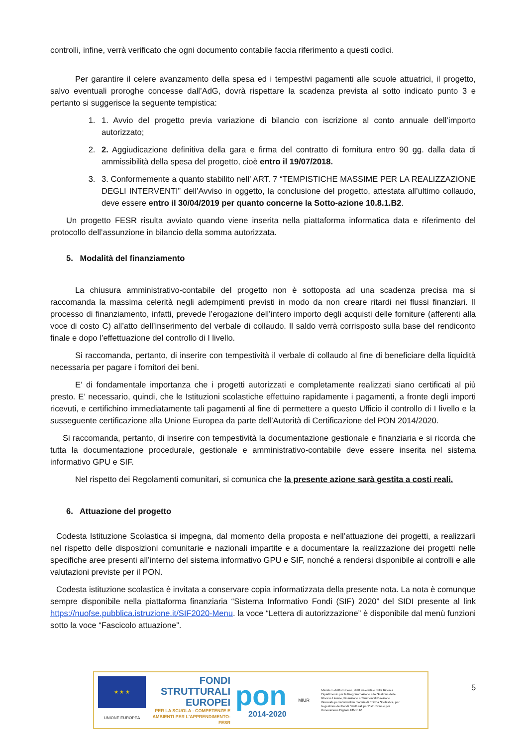controlli, infine, verrà verificato che ogni documento contabile faccia riferimento a questi codici.
Per garantire il celere avanzamento della spesa ed i tempestivi pagamenti alle scuole attuatrici, il progetto, salvo eventuali proroghe concesse dall’AdG, dovrà rispettare la scadenza prevista al sotto indicato punto 3 e pertanto si suggerisce la seguente tempistica:
1. 1. Avvio del progetto previa variazione di bilancio con iscrizione al conto annuale dell’importo autorizzato;
2. 2. Aggiudicazione definitiva della gara e firma del contratto di fornitura entro 90 gg. dalla data di ammissibilità della spesa del progetto, cioè entro il 19/07/2018.
3. 3. Conformemente a quanto stabilito nell’ ART. 7 “TEMPISTICHE MASSIME PER LA REALIZZAZIONE DEGLI INTERVENTI” dell’Avviso in oggetto, la conclusione del progetto, attestata all’ultimo collaudo, deve essere entro il 30/04/2019 per quanto concerne la Sotto-azione 10.8.1.B2.
Un progetto FESR risulta avviato quando viene inserita nella piattaforma informatica data e riferimento del protocollo dell’assunzione in bilancio della somma autorizzata.
5. Modalità del finanziamento
La chiusura amministrativo-contabile del progetto non è sottoposta ad una scadenza precisa ma si raccomanda la massima celerità negli adempimenti previsti in modo da non creare ritardi nei flussi finanziari. Il processo di finanziamento, infatti, prevede l’erogazione dell’intero importo degli acquisti delle forniture (afferenti alla voce di costo C) all’atto dell’inserimento del verbale di collaudo. Il saldo verrà corrisposto sulla base del rendiconto finale e dopo l’effettuazione del controllo di I livello.
Si raccomanda, pertanto, di inserire con tempestività il verbale di collaudo al fine di beneficiare della liquidità necessaria per pagare i fornitori dei beni.
E’ di fondamentale importanza che i progetti autorizzati e completamente realizzati siano certificati al più presto. E’ necessario, quindi, che le Istituzioni scolastiche effettuino rapidamente i pagamenti, a fronte degli importi ricevuti, e certifichino immediatamente tali pagamenti al fine di permettere a questo Ufficio il controllo di I livello e la susseguente certificazione alla Unione Europea da parte dell’Autorità di Certificazione del PON 2014/2020.
Si raccomanda, pertanto, di inserire con tempestività la documentazione gestionale e finanziaria e si ricorda che tutta la documentazione procedurale, gestionale e amministrativo-contabile deve essere inserita nel sistema informativo GPU e SIF.
Nel rispetto dei Regolamenti comunitari, si comunica che la presente azione sarà gestita a costi reali.
6. Attuazione del progetto
Codesta Istituzione Scolastica si impegna, dal momento della proposta e nell’attuazione dei progetti, a realizzarli nel rispetto delle disposizioni comunitarie e nazionali impartite e a documentare la realizzazione dei progetti nelle specifiche aree presenti all’interno del sistema informativo GPU e SIF, nonché a rendersi disponibile ai controlli e alle valutazioni previste per il PON.
Codesta istituzione scolastica è invitata a conservare copia informatizzata della presente nota. La nota è comunque sempre disponibile nella piattaforma finanziaria “Sistema Informativo Fondi (SIF) 2020” del SIDI presente al link https://nuofse.pubblica.istruzione.it/SIF2020-Menu. la voce “Lettera di autorizzazione” è disponibile dal menù funzioni sotto la voce “Fascicolo attuazione”.
★ ★ ★
UNIONE EUROPEA
FONDI
STRUTTURALI
EUROPEI
PER LA SCUOLA - COMPETENZE E AMBIENTI PER L'APPRENDIMENTO-FESR
pon
2014-2020
MIUR
Ministero dell'Istruzione, dell'Università e della Ricerca Dipartimento per la Programmazione e la Gestione delle Risorse Umane, Finanziarie e Strumentali Direzione Generale per interventi in materia di Edilizia Scolastica, per la gestione dei Fondi Strutturali per l'istruzione e per l'innovazione Digitale Ufficio IV
5